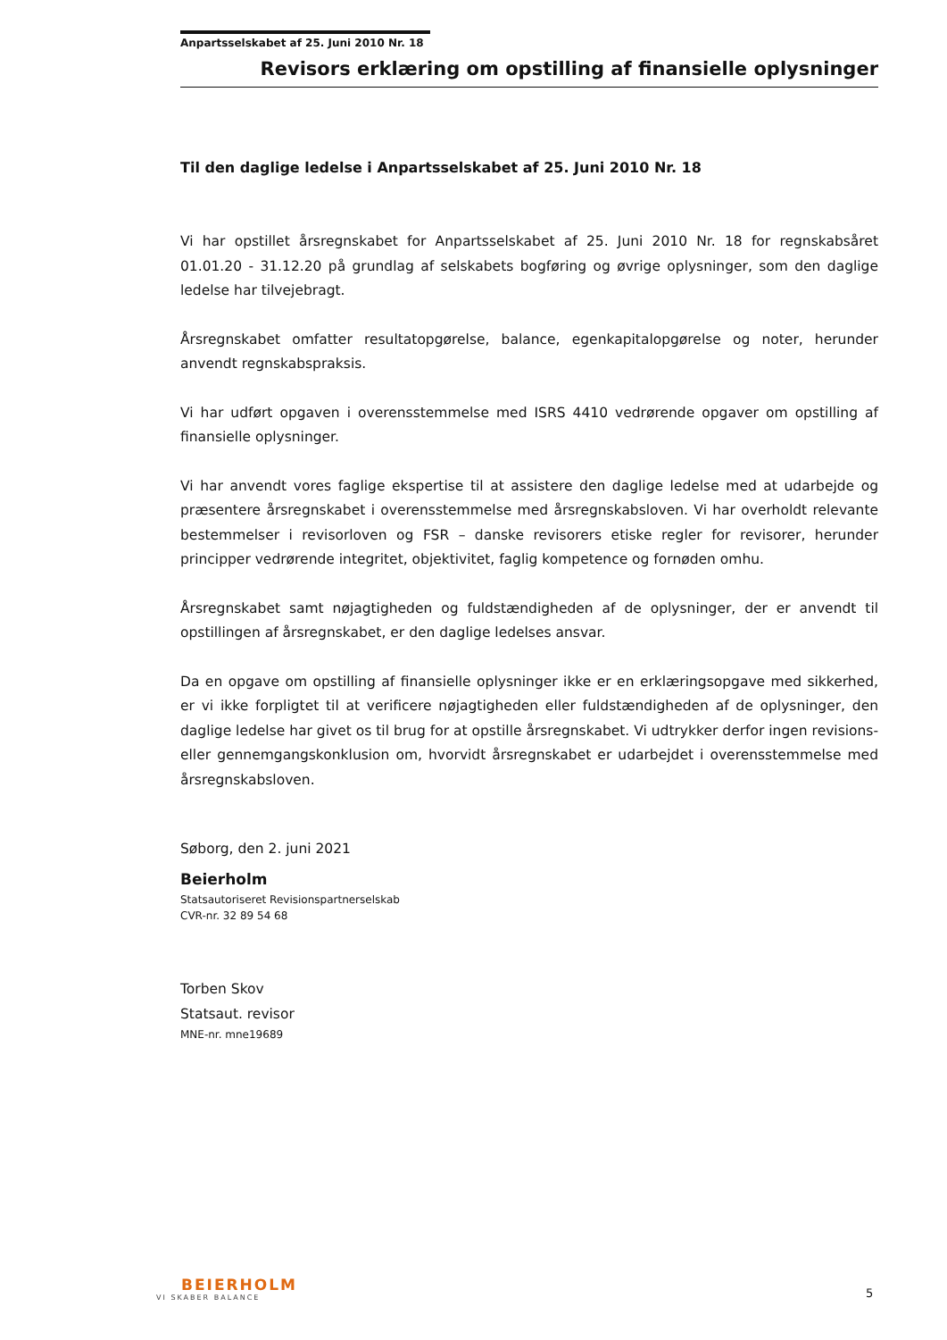Anpartsselskabet af 25. Juni 2010 Nr. 18
Revisors erklæring om opstilling af finansielle oplysninger
Til den daglige ledelse i Anpartsselskabet af 25. Juni 2010 Nr. 18
Vi har opstillet årsregnskabet for Anpartsselskabet af 25. Juni 2010 Nr. 18 for regnskabsåret 01.01.20 - 31.12.20 på grundlag af selskabets bogføring og øvrige oplysninger, som den daglige ledelse har tilvejebragt.
Årsregnskabet omfatter resultatopgørelse, balance, egenkapitalopgørelse og noter, herunder anvendt regnskabspraksis.
Vi har udført opgaven i overensstemmelse med ISRS 4410 vedrørende opgaver om opstilling af finansielle oplysninger.
Vi har anvendt vores faglige ekspertise til at assistere den daglige ledelse med at udarbejde og præsentere årsregnskabet i overensstemmelse med årsregnskabsloven. Vi har overholdt relevante bestemmelser i revisorloven og FSR – danske revisorers etiske regler for revisorer, herunder principper vedrørende integritet, objektivitet, faglig kompetence og fornøden omhu.
Årsregnskabet samt nøjagtigheden og fuldstændigheden af de oplysninger, der er anvendt til opstillingen af årsregnskabet, er den daglige ledelses ansvar.
Da en opgave om opstilling af finansielle oplysninger ikke er en erklæringsopgave med sikkerhed, er vi ikke forpligtet til at verificere nøjagtigheden eller fuldstændigheden af de oplysninger, den daglige ledelse har givet os til brug for at opstille årsregnskabet. Vi udtrykker derfor ingen revisions- eller gennemgangskonklusion om, hvorvidt årsregnskabet er udarbejdet i overensstemmelse med årsregnskabsloven.
Søborg, den 2. juni 2021
Beierholm
Statsautoriseret Revisionspartnerselskab
CVR-nr. 32 89 54 68
Torben Skov
Statsaut. revisor
MNE-nr. mne19689
BEIERHOLM
VI SKABER BALANCE
5